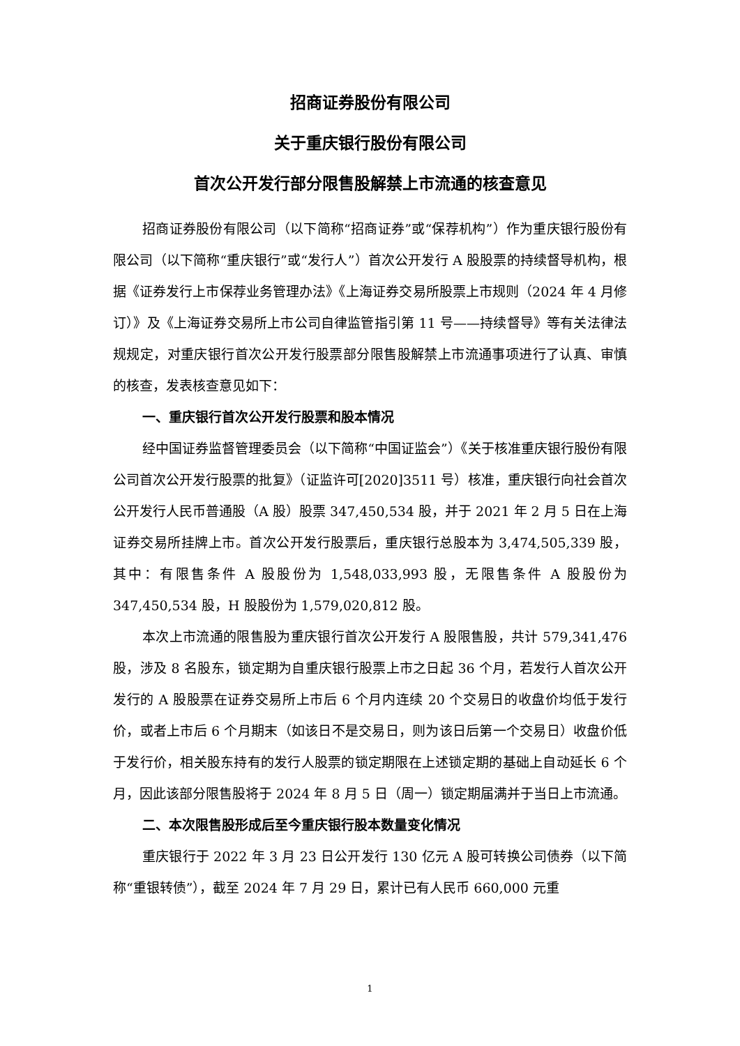招商证券股份有限公司
关于重庆银行股份有限公司
首次公开发行部分限售股解禁上市流通的核查意见
招商证券股份有限公司（以下简称“招商证券”或“保荐机构”）作为重庆银行股份有限公司（以下简称“重庆银行”或“发行人”）首次公开发行 A 股股票的持续督导机构，根据《证券发行上市保荐业务管理办法》《上海证券交易所股票上市规则（2024 年 4 月修订）》及《上海证券交易所上市公司自律监管指引第 11 号——持续督导》等有关法律法规规定，对重庆银行首次公开发行股票部分限售股解禁上市流通事项进行了认真、审慎的核查，发表核查意见如下：
一、重庆银行首次公开发行股票和股本情况
经中国证券监督管理委员会（以下简称“中国证监会”）《关于核准重庆银行股份有限公司首次公开发行股票的批复》（证监许可[2020]3511 号）核准，重庆银行向社会首次公开发行人民币普通股（A 股）股票 347,450,534 股，并于 2021 年 2 月 5 日在上海证券交易所挂牌上市。首次公开发行股票后，重庆银行总股本为 3,474,505,339 股，其中：有限售条件 A 股股份为 1,548,033,993 股，无限售条件 A 股股份为 347,450,534 股，H 股股份为 1,579,020,812 股。
本次上市流通的限售股为重庆银行首次公开发行 A 股限售股，共计 579,341,476 股，涉及 8 名股东，锁定期为自重庆银行股票上市之日起 36 个月，若发行人首次公开发行的 A 股股票在证券交易所上市后 6 个月内连续 20 个交易日的收盘价均低于发行价，或者上市后 6 个月期末（如该日不是交易日，则为该日后第一个交易日）收盘价低于发行价，相关股东持有的发行人股票的锁定期限在上述锁定期的基础上自动延长 6 个月，因此该部分限售股将于 2024 年 8 月 5 日（周一）锁定期届满并于当日上市流通。
二、本次限售股形成后至今重庆银行股本数量变化情况
重庆银行于 2022 年 3 月 23 日公开发行 130 亿元 A 股可转换公司债券（以下简称“重银转债”），截至 2024 年 7 月 29 日，累计已有人民币 660,000 元重
1